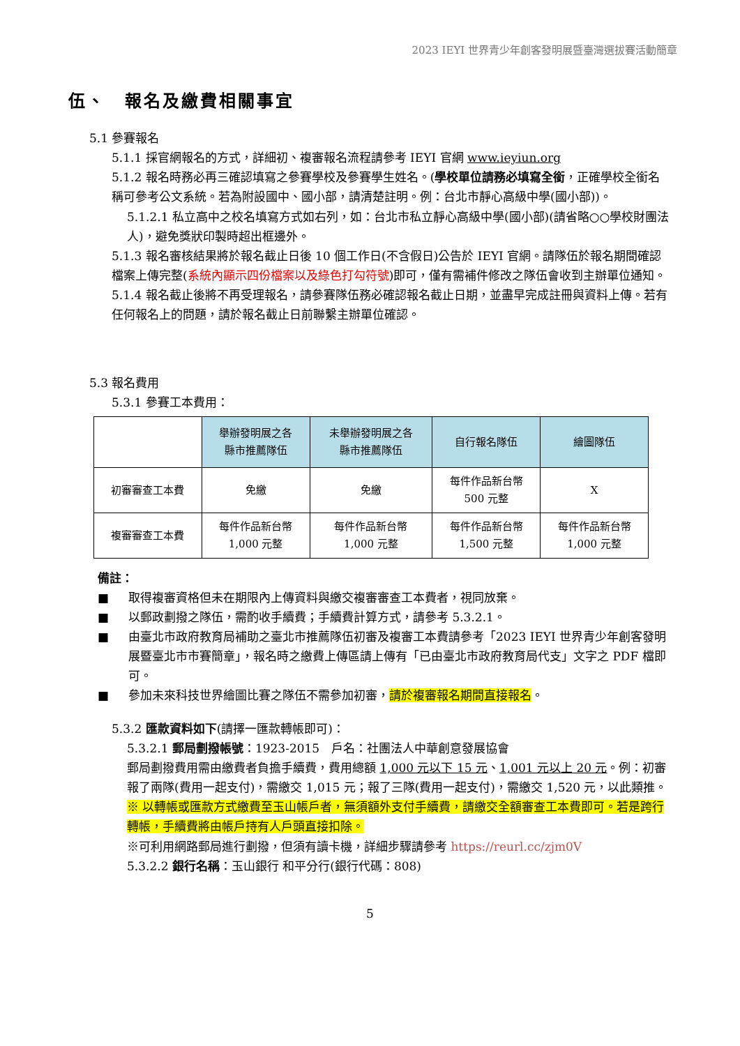2023 IEYI 世界青少年創客發明展暨臺灣選拔賽活動簡章
伍、　報名及繳費相關事宜
5.1 參賽報名
5.1.1 採官網報名的方式，詳細初、複審報名流程請參考 IEYI 官網 www.ieyiun.org
5.1.2 報名時務必再三確認填寫之參賽學校及參賽學生姓名。(學校單位請務必填寫全銜，正確學校全銜名稱可參考公文系統。若為附設國中、國小部，請清楚註明。例：台北市靜心高級中學(國小部))。
5.1.2.1 私立高中之校名填寫方式如右列，如：台北市私立靜心高級中學(國小部)(請省略○○學校財團法人)，避免獎狀印製時超出框邊外。
5.1.3 報名審核結果將於報名截止日後 10 個工作日(不含假日)公告於 IEYI 官網。請隊伍於報名期間確認檔案上傳完整(系統內顯示四份檔案以及綠色打勾符號)即可，僅有需補件修改之隊伍會收到主辦單位通知。
5.1.4 報名截止後將不再受理報名，請參賽隊伍務必確認報名截止日期，並盡早完成註冊與資料上傳。若有任何報名上的問題，請於報名截止日前聯繫主辦單位確認。
5.3 報名費用
5.3.1 參賽工本費用：
| | 舉辦發明展之各 縣市推薦隊伍 | 未舉辦發明展之各 縣市推薦隊伍 | 自行報名隊伍 | 繪圖隊伍 |
| --- | --- | --- | --- | --- |
| 初審審查工本費 | 免繳 | 免繳 | 每件作品新台幣 500 元整 | X |
| 複審審查工本費 | 每件作品新台幣 1,000 元整 | 每件作品新台幣 1,000 元整 | 每件作品新台幣 1,500 元整 | 每件作品新台幣 1,000 元整 |
備註：
■ 取得複審資格但未在期限內上傳資料與繳交複審審查工本費者，視同放棄。
■ 以郵政劃撥之隊伍，需酌收手續費；手續費計算方式，請參考 5.3.2.1。
■ 由臺北市政府教育局補助之臺北市推薦隊伍初審及複審工本費請參考「2023 IEYI 世界青少年創客發明展暨臺北市市賽簡章」，報名時之繳費上傳區請上傳有「已由臺北市政府教育局代支」文字之 PDF 檔即可。
■ 參加未來科技世界繪圖比賽之隊伍不需參加初審，請於複審報名期間直接報名。
5.3.2 匯款資料如下(請擇一匯款轉帳即可)：
5.3.2.1 郵局劃撥帳號：1923-2015　戶名：社團法人中華創意發展協會
郵局劃撥費用需由繳費者負擔手續費，費用總額 1,000 元以下 15 元、1,001 元以上 20 元。例：初審報了兩隊(費用一起支付)，需繳交 1,015 元；報了三隊(費用一起支付)，需繳交 1,520 元，以此類推。
※ 以轉帳或匯款方式繳費至玉山帳戶者，無須額外支付手續費，請繳交全額審查工本費即可。若是跨行轉帳，手續費將由帳戶持有人戶頭直接扣除。
※可利用網路郵局進行劃撥，但須有讀卡機，詳細步驟請參考 https://reurl.cc/zjm0V
5.3.2.2 銀行名稱：玉山銀行 和平分行(銀行代碼：808)
5